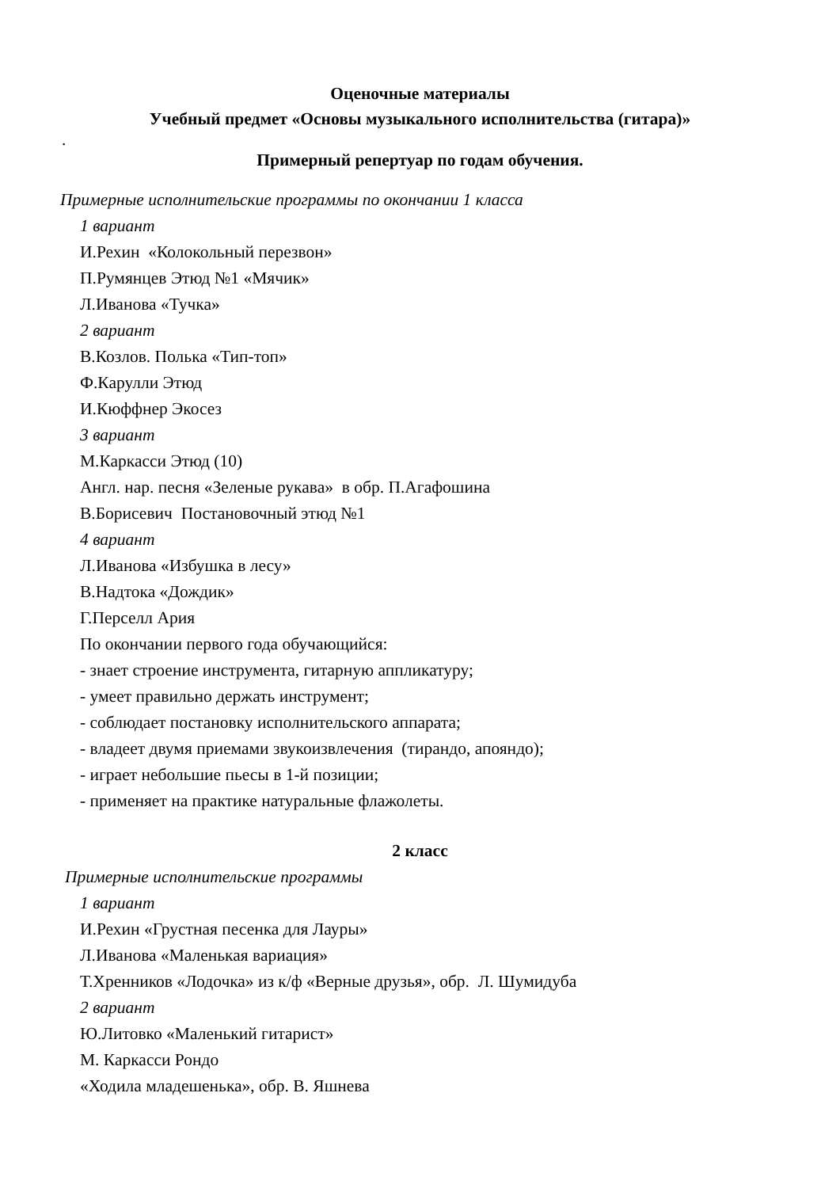Оценочные материалы
Учебный предмет «Основы музыкального исполнительства (гитара)»
.
Примерный репертуар по годам обучения.
Примерные исполнительские программы по окончании 1 класса
1 вариант
И.Рехин «Колокольный перезвон»
П.Румянцев Этюд №1 «Мячик»
Л.Иванова «Тучка»
2 вариант
В.Козлов. Полька «Тип-топ»
Ф.Карулли Этюд
И.Кюффнер Экосез
3 вариант
М.Каркасси Этюд (10)
Англ. нар. песня «Зеленые рукава» в обр. П.Агафошина
В.Борисевич Постановочный этюд №1
4 вариант
Л.Иванова «Избушка в лесу»
В.Надтока «Дождик»
Г.Перселл Ария
По окончании первого года обучающийся:
- знает строение инструмента, гитарную аппликатуру;
- умеет правильно держать инструмент;
- соблюдает постановку исполнительского аппарата;
- владеет двумя приемами звукоизвлечения (тирандо, апояндо);
- играет небольшие пьесы в 1-й позиции;
- применяет на практике натуральные флажолеты.
2 класс
Примерные исполнительские программы
1 вариант
И.Рехин «Грустная песенка для Лауры»
Л.Иванова «Маленькая вариация»
Т.Хренников «Лодочка» из к/ф «Верные друзья», обр. Л. Шумидуба
2 вариант
Ю.Литовко «Маленький гитарист»
М. Каркасси Рондо
«Ходила младешенька», обр. В. Яшнева